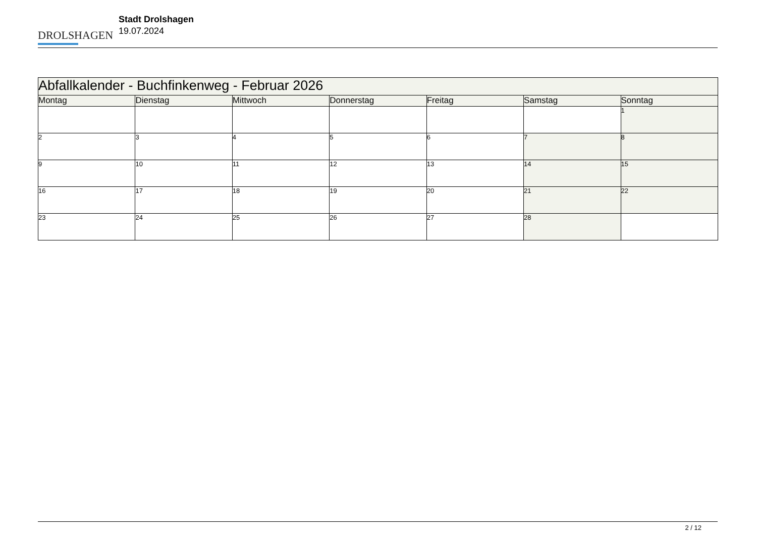DROLSHAGEN
Stadt Drolshagen
19.07.2024
| Abfallkalender - Buchfinkenweg - Februar 2026 | | | | | | |
| --- | --- | --- | --- | --- | --- | --- |
| Montag | Dienstag | Mittwoch | Donnerstag | Freitag | Samstag | Sonntag |
| | | | | | | 1 |
| 2 | 3 | 4 | 5 | 6 | 7 | 8 |
| 9 | 10 | 11 | 12 | 13 | 14 | 15 |
| 16 | 17 | 18 | 19 | 20 | 21 | 22 |
| 23 | 24 | 25 | 26 | 27 | 28 | |
2 / 12